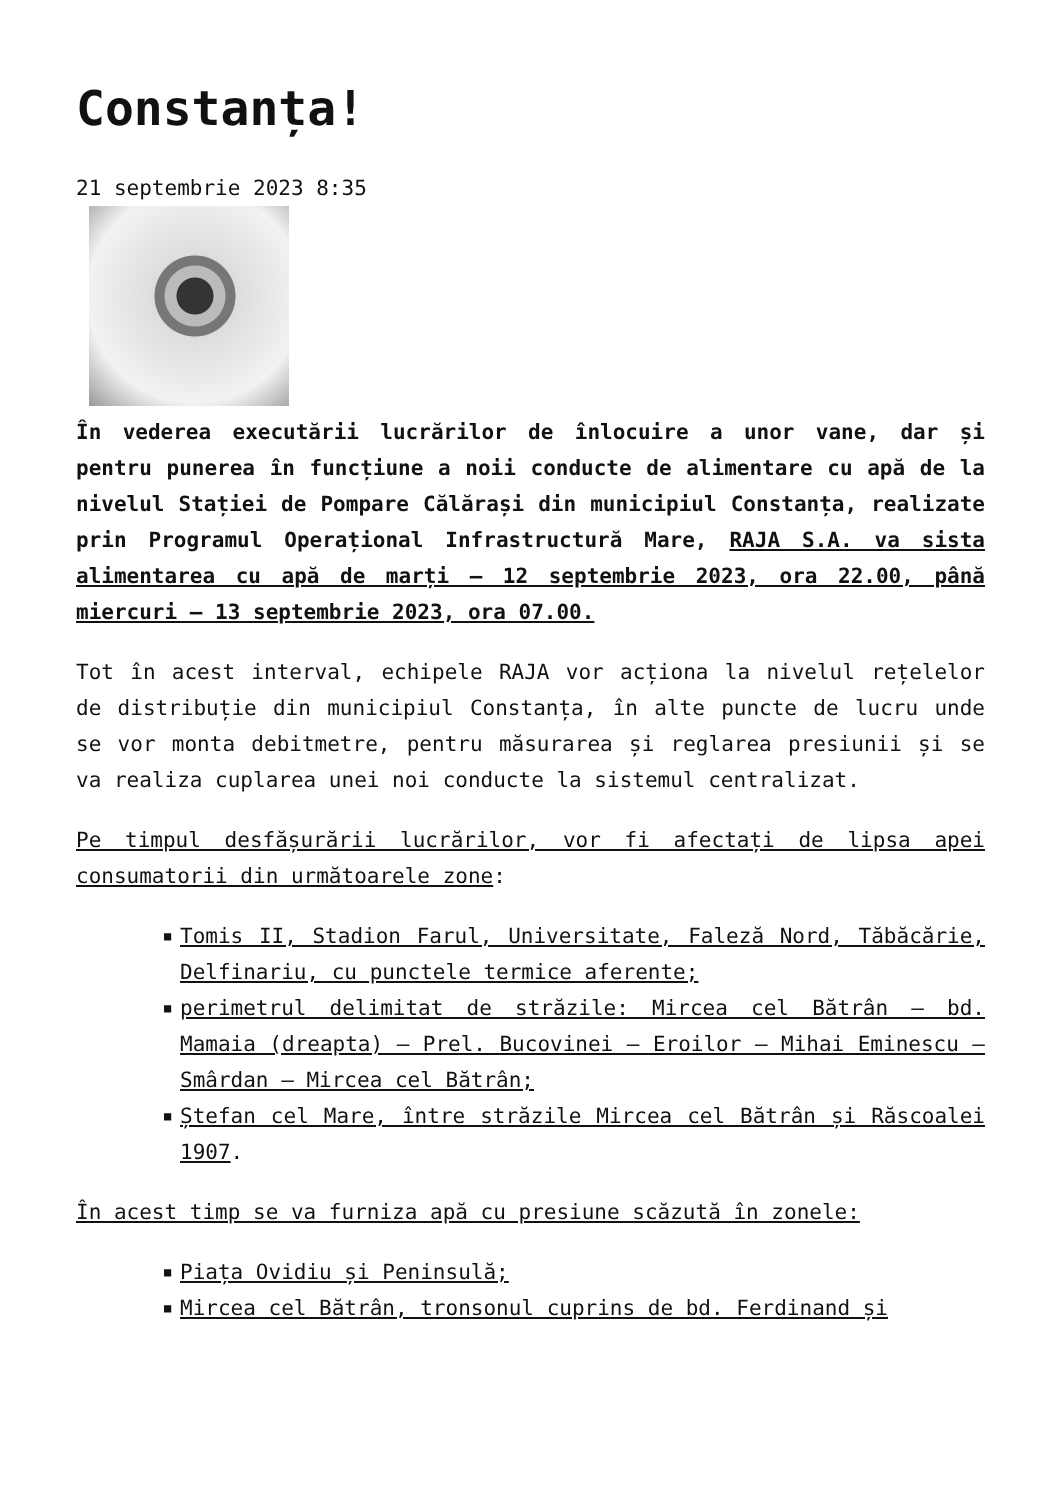Constanța!
21 septembrie 2023 8:35
În vederea executării lucrărilor de înlocuire a unor vane, dar și pentru punerea în funcțiune a noii conducte de alimentare cu apă de la nivelul Stației de Pompare Călărași din municipiul Constanța, realizate prin Programul Operațional Infrastructură Mare, RAJA S.A. va sista alimentarea cu apă de marți – 12 septembrie 2023, ora 22.00, până miercuri – 13 septembrie 2023, ora 07.00.
Tot în acest interval, echipele RAJA vor acționa la nivelul rețelelor de distribuție din municipiul Constanța, în alte puncte de lucru unde se vor monta debitmetre, pentru măsurarea și reglarea presiunii și se va realiza cuplarea unei noi conducte la sistemul centralizat.
Pe timpul desfășurării lucrărilor, vor fi afectați de lipsa apei consumatorii din următoarele zone:
■ Tomis II, Stadion Farul, Universitate, Faleză Nord, Tăbăcărie, Delfinariu, cu punctele termice aferente;
■ perimetrul delimitat de străzile: Mircea cel Bătrân – bd. Mamaia (dreapta) – Prel. Bucovinei – Eroilor – Mihai Eminescu – Smârdan – Mircea cel Bătrân;
■ Ștefan cel Mare, între străzile Mircea cel Bătrân și Răscoalei 1907.
În acest timp se va furniza apă cu presiune scăzută în zonele:
■ Piața Ovidiu și Peninsulă;
■ Mircea cel Bătrân, tronsonul cuprins de bd. Ferdinand și